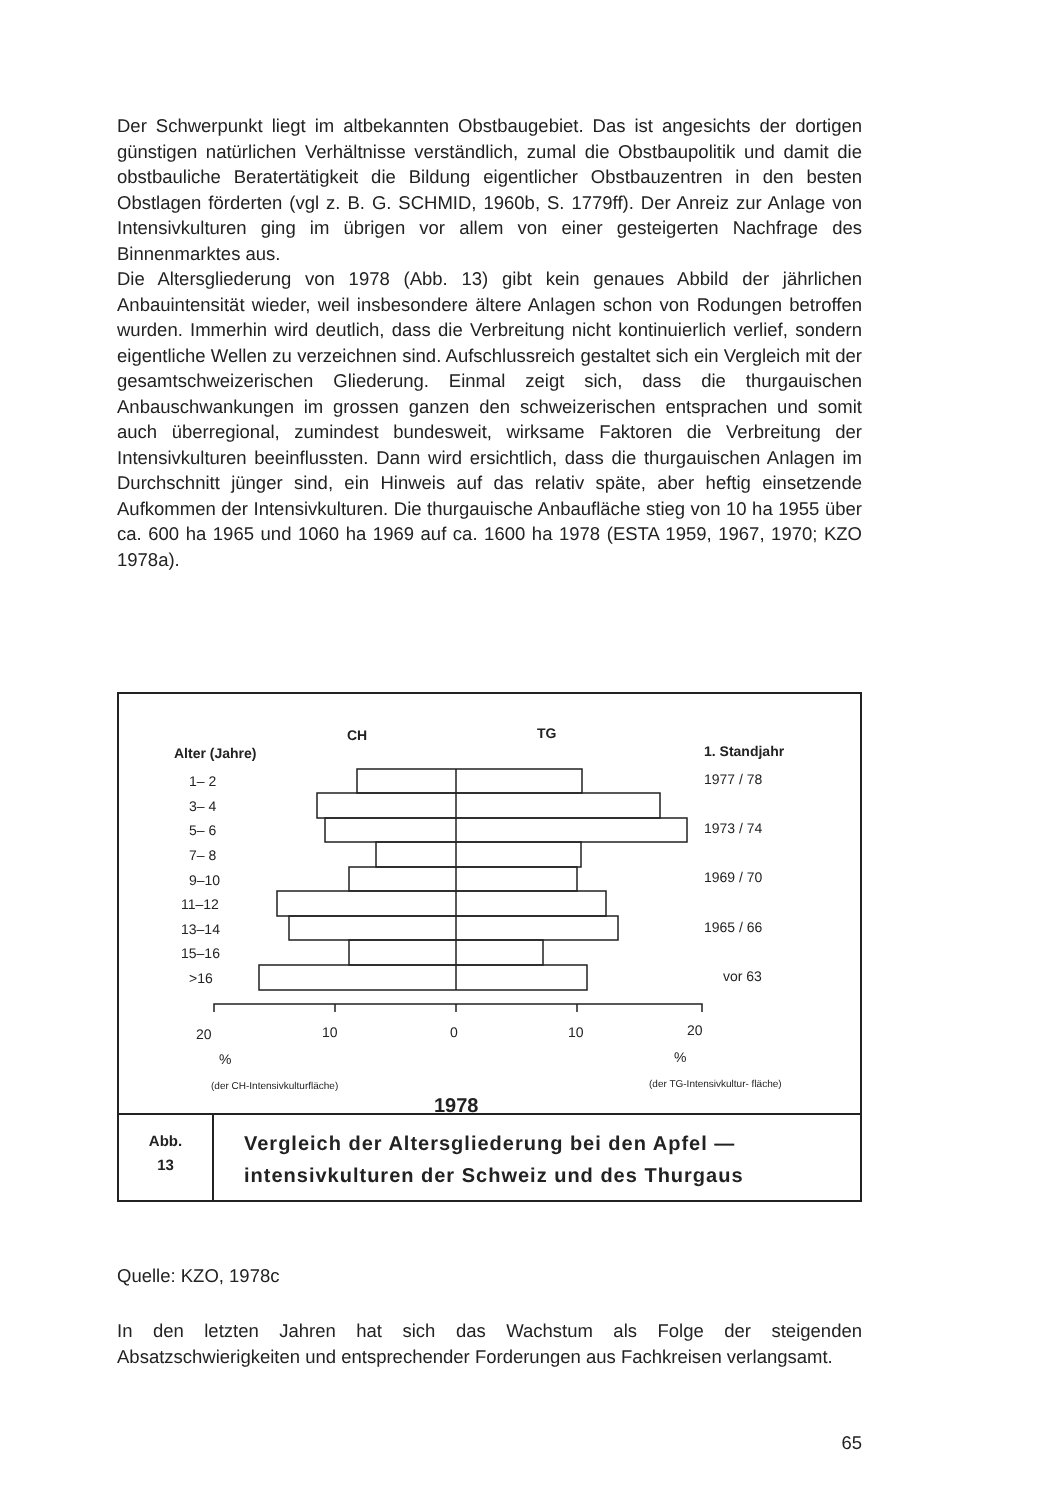Der Schwerpunkt liegt im altbekannten Obstbaugebiet. Das ist angesichts der dortigen günstigen natürlichen Verhältnisse verständlich, zumal die Obstbaupolitik und damit die obstbauliche Beratertätigkeit die Bildung eigentlicher Obstbauzentren in den besten Obstlagen förderten (vgl z. B. G. SCHMID, 1960b, S. 1779ff). Der Anreiz zur Anlage von Intensivkulturen ging im übrigen vor allem von einer gesteigerten Nachfrage des Binnenmarktes aus.
Die Altersgliederung von 1978 (Abb. 13) gibt kein genaues Abbild der jährlichen Anbauintensität wieder, weil insbesondere ältere Anlagen schon von Rodungen betroffen wurden. Immerhin wird deutlich, dass die Verbreitung nicht kontinuierlich verlief, sondern eigentliche Wellen zu verzeichnen sind. Aufschlussreich gestaltet sich ein Vergleich mit der gesamtschweizerischen Gliederung. Einmal zeigt sich, dass die thurgauischen Anbauschwankungen im grossen ganzen den schweizerischen entsprachen und somit auch überregional, zumindest bundesweit, wirksame Faktoren die Verbreitung der Intensivkulturen beeinflussten. Dann wird ersichtlich, dass die thurgauischen Anlagen im Durchschnitt jünger sind, ein Hinweis auf das relativ späte, aber heftig einsetzende Aufkommen der Intensivkulturen. Die thurgauische Anbaufläche stieg von 10 ha 1955 über ca. 600 ha 1965 und 1060 ha 1969 auf ca. 1600 ha 1978 (ESTA 1959, 1967, 1970; KZO 1978a).
CH
TG
Alter (Jahre)
1. Standjahr
1– 2
3– 4
5– 6
7– 8
9–10
11–12
13–14
15–16
>16
1977 / 78
1973 / 74
1969 / 70
1965 / 66
vor 63
20
10
0
10
20
%
%
(der CH-Intensivkulturfläche)
(der TG-Intensivkultur- fläche)
1978
Abb.
13
Vergleich der Altersgliederung bei den Apfel — intensivkulturen der Schweiz und des Thurgaus
Quelle: KZO, 1978c
In den letzten Jahren hat sich das Wachstum als Folge der steigenden Absatzschwierigkeiten und entsprechender Forderungen aus Fachkreisen verlangsamt.
65